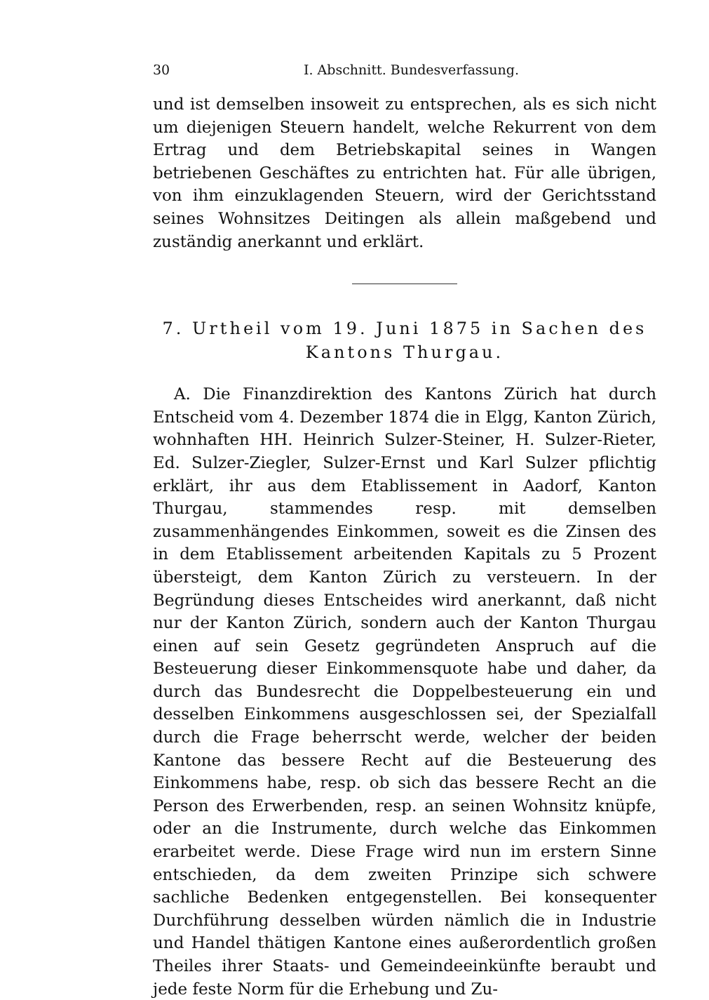30 I. Abschnitt. Bundesverfassung.
und ist demselben insoweit zu entsprechen, als es sich nicht um diejenigen Steuern handelt, welche Rekurrent von dem Ertrag und dem Betriebskapital seines in Wangen betriebenen Geschäftes zu entrichten hat. Für alle übrigen, von ihm einzuklagenden Steuern, wird der Gerichtsstand seines Wohnsitzes Deitingen als allein maßgebend und zuständig anerkannt und erklärt.
7. Urtheil vom 19. Juni 1875 in Sachen des
Kantons Thurgau.
A. Die Finanzdirektion des Kantons Zürich hat durch Entscheid vom 4. Dezember 1874 die in Elgg, Kanton Zürich, wohnhaften HH. Heinrich Sulzer-Steiner, H. Sulzer-Rieter, Ed. Sulzer-Ziegler, Sulzer-Ernst und Karl Sulzer pflichtig erklärt, ihr aus dem Etablissement in Aadorf, Kanton Thurgau, stammendes resp. mit demselben zusammenhängendes Einkommen, soweit es die Zinsen des in dem Etablissement arbeitenden Kapitals zu 5 Prozent übersteigt, dem Kanton Zürich zu versteuern. In der Begründung dieses Entscheides wird anerkannt, daß nicht nur der Kanton Zürich, sondern auch der Kanton Thurgau einen auf sein Gesetz gegründeten Anspruch auf die Besteuerung dieser Einkommensquote habe und daher, da durch das Bundesrecht die Doppelbesteuerung ein und desselben Einkommens ausgeschlossen sei, der Spezialfall durch die Frage beherrscht werde, welcher der beiden Kantone das bessere Recht auf die Besteuerung des Einkommens habe, resp. ob sich das bessere Recht an die Person des Erwerbenden, resp. an seinen Wohnsitz knüpfe, oder an die Instrumente, durch welche das Einkommen erarbeitet werde. Diese Frage wird nun im erstern Sinne entschieden, da dem zweiten Prinzipe sich schwere sachliche Bedenken entgegenstellen. Bei konsequenter Durchführung desselben würden nämlich die in Industrie und Handel thätigen Kantone eines außerordentlich großen Theiles ihrer Staats- und Gemeindeeinkünfte beraubt und jede feste Norm für die Erhebung und Zu-